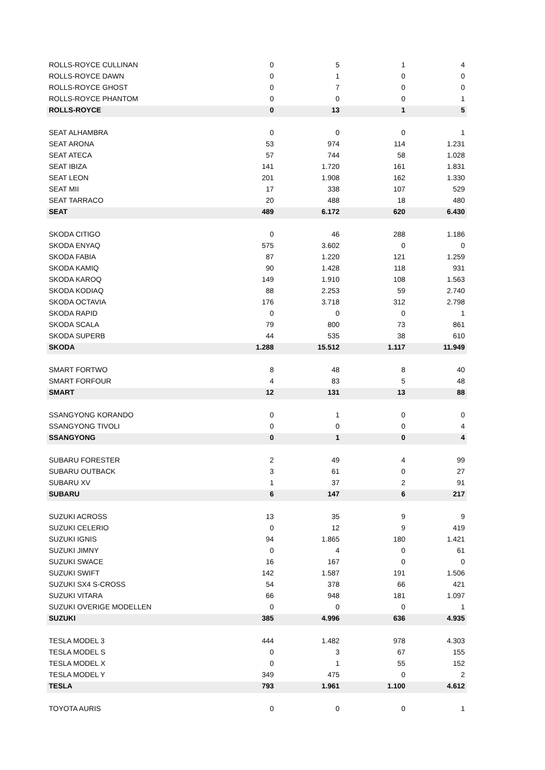| ROLLS-ROYCE CULLINAN | 0 | 5 | 1 | 4 |
| ROLLS-ROYCE DAWN | 0 | 1 | 0 | 0 |
| ROLLS-ROYCE GHOST | 0 | 7 | 0 | 0 |
| ROLLS-ROYCE PHANTOM | 0 | 0 | 0 | 1 |
| ROLLS-ROYCE | 0 | 13 | 1 | 5 |
| SEAT ALHAMBRA | 0 | 0 | 0 | 1 |
| SEAT ARONA | 53 | 974 | 114 | 1.231 |
| SEAT ATECA | 57 | 744 | 58 | 1.028 |
| SEAT IBIZA | 141 | 1.720 | 161 | 1.831 |
| SEAT LEON | 201 | 1.908 | 162 | 1.330 |
| SEAT MII | 17 | 338 | 107 | 529 |
| SEAT TARRACO | 20 | 488 | 18 | 480 |
| SEAT | 489 | 6.172 | 620 | 6.430 |
| SKODA CITIGO | 0 | 46 | 288 | 1.186 |
| SKODA ENYAQ | 575 | 3.602 | 0 | 0 |
| SKODA FABIA | 87 | 1.220 | 121 | 1.259 |
| SKODA KAMIQ | 90 | 1.428 | 118 | 931 |
| SKODA KAROQ | 149 | 1.910 | 108 | 1.563 |
| SKODA KODIAQ | 88 | 2.253 | 59 | 2.740 |
| SKODA OCTAVIA | 176 | 3.718 | 312 | 2.798 |
| SKODA RAPID | 0 | 0 | 0 | 1 |
| SKODA SCALA | 79 | 800 | 73 | 861 |
| SKODA SUPERB | 44 | 535 | 38 | 610 |
| SKODA | 1.288 | 15.512 | 1.117 | 11.949 |
| SMART FORTWO | 8 | 48 | 8 | 40 |
| SMART FORFOUR | 4 | 83 | 5 | 48 |
| SMART | 12 | 131 | 13 | 88 |
| SSANGYONG KORANDO | 0 | 1 | 0 | 0 |
| SSANGYONG TIVOLI | 0 | 0 | 0 | 4 |
| SSANGYONG | 0 | 1 | 0 | 4 |
| SUBARU FORESTER | 2 | 49 | 4 | 99 |
| SUBARU OUTBACK | 3 | 61 | 0 | 27 |
| SUBARU XV | 1 | 37 | 2 | 91 |
| SUBARU | 6 | 147 | 6 | 217 |
| SUZUKI ACROSS | 13 | 35 | 9 | 9 |
| SUZUKI CELERIO | 0 | 12 | 9 | 419 |
| SUZUKI IGNIS | 94 | 1.865 | 180 | 1.421 |
| SUZUKI JIMNY | 0 | 4 | 0 | 61 |
| SUZUKI SWACE | 16 | 167 | 0 | 0 |
| SUZUKI SWIFT | 142 | 1.587 | 191 | 1.506 |
| SUZUKI SX4 S-CROSS | 54 | 378 | 66 | 421 |
| SUZUKI VITARA | 66 | 948 | 181 | 1.097 |
| SUZUKI OVERIGE MODELLEN | 0 | 0 | 0 | 1 |
| SUZUKI | 385 | 4.996 | 636 | 4.935 |
| TESLA MODEL 3 | 444 | 1.482 | 978 | 4.303 |
| TESLA MODEL S | 0 | 3 | 67 | 155 |
| TESLA MODEL X | 0 | 1 | 55 | 152 |
| TESLA MODEL Y | 349 | 475 | 0 | 2 |
| TESLA | 793 | 1.961 | 1.100 | 4.612 |
| TOYOTA AURIS | 0 | 0 | 0 | 1 |